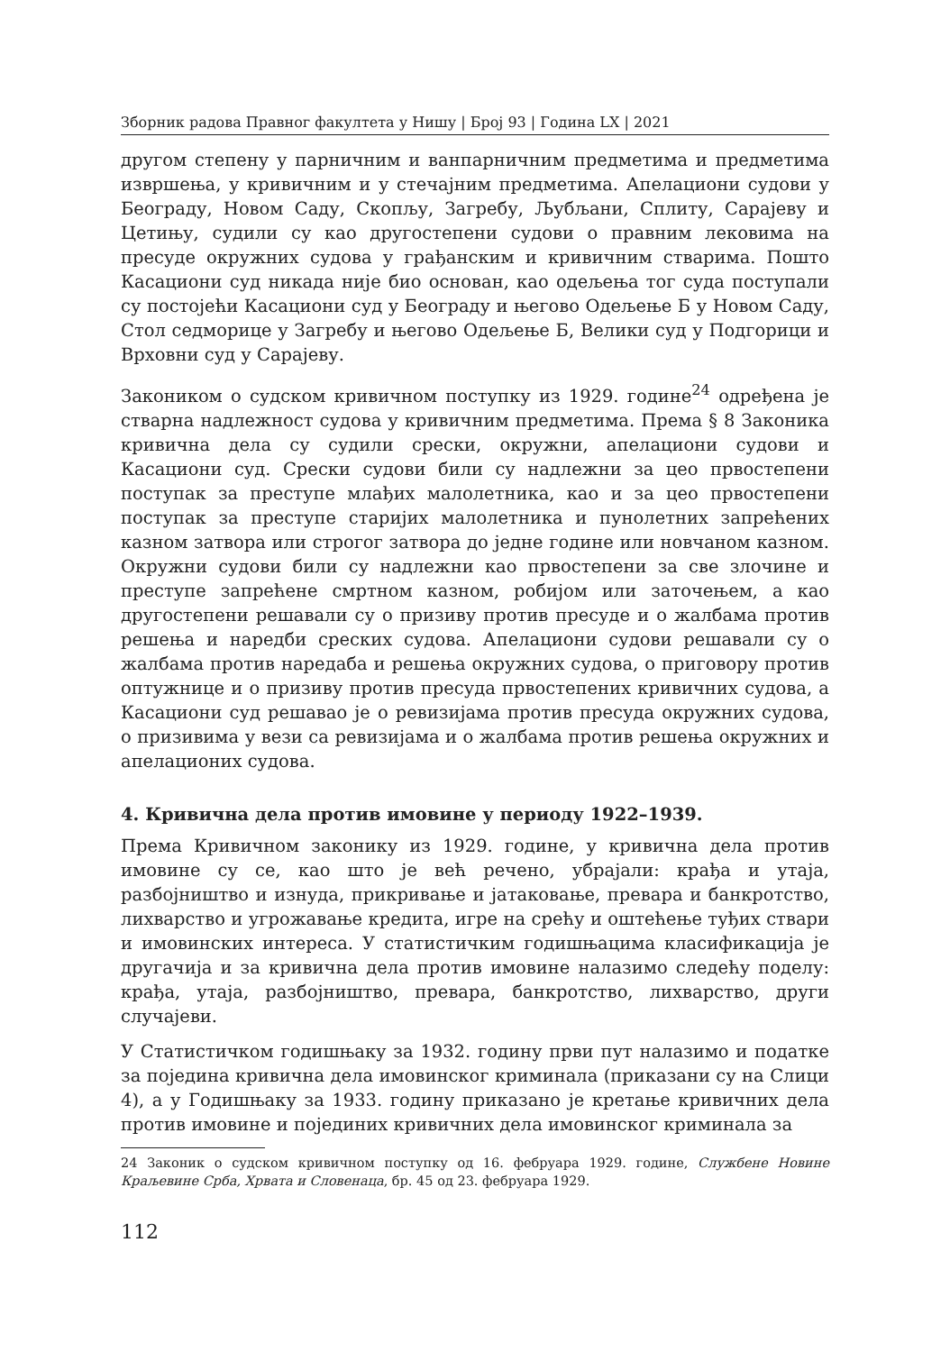Зборник радова Правног факултета у Нишу | Број 93 | Година LX | 2021
другом степену у парничним и ванпарничним предметима и предметима извршења, у кривичним и у стечајним предметима. Апелациони судови у Београду, Новом Саду, Скопљу, Загребу, Љубљани, Сплиту, Сарајеву и Цетињу, судили су као другостепени судови о правним лековима на пресуде окружних судова у грађанским и кривичним стварима. Пошто Касациони суд никада није био основан, као одељења тог суда поступали су постојећи Касациони суд у Београду и његово Одељење Б у Новом Саду, Стол седморице у Загребу и његово Одељење Б, Велики суд у Подгорици и Врховни суд у Сарајеву.
Закоником о судском кривичном поступку из 1929. године<sup>24</sup> одређена је стварна надлежност судова у кривичним предметима. Према § 8 Законика кривична дела су судили срески, окружни, апелациони судови и Касациони суд. Срески судови били су надлежни за цео првостепени поступак за преступе млађих малолетника, као и за цео првостепени поступак за преступе старијих малолетника и пунолетних запрећених казном затвора или строгог затвора до једне године или новчаном казном. Окружни судови били су надлежни као првостепени за све злочине и преступе запрећене смртном казном, робијом или заточењем, а као другостепени решавали су о призиву против пресуде и о жалбама против решења и наредби среских судова. Апелациони судови решавали су о жалбама против наредаба и решења окружних судова, о приговору против оптужнице и о призиву против пресуда првостепених кривичних судова, а Касациони суд решавао је о ревизијама против пресуда окружних судова, о призивима у вези са ревизијама и о жалбама против решења окружних и апелационих судова.
4. Кривична дела против имовине у периоду 1922–1939.
Према Кривичном законику из 1929. године, у кривична дела против имовине су се, као што је већ речено, убрајали: крађа и утаја, разбојништво и изнуда, прикривање и јатаковање, превара и банкротство, лихварство и угрожавање кредита, игре на срећу и оштећење туђих ствари и имовинских интереса. У статистичким годишњацима класификација је другачија и за кривична дела против имовине налазимо следећу поделу: крађа, утаја, разбојништво, превара, банкротство, лихварство, други случајеви.
У Статистичком годишњаку за 1932. годину први пут налазимо и податке за поједина кривична дела имовинског криминала (приказани су на Слици 4), а у Годишњаку за 1933. годину приказано је кретање кривичних дела против имовине и појединих кривичних дела имовинског криминала за
24 Законик о судском кривичном поступку од 16. фебруара 1929. године, Службене Новине Краљевине Срба, Хрвата и Словенаца, бр. 45 од 23. фебруара 1929.
112